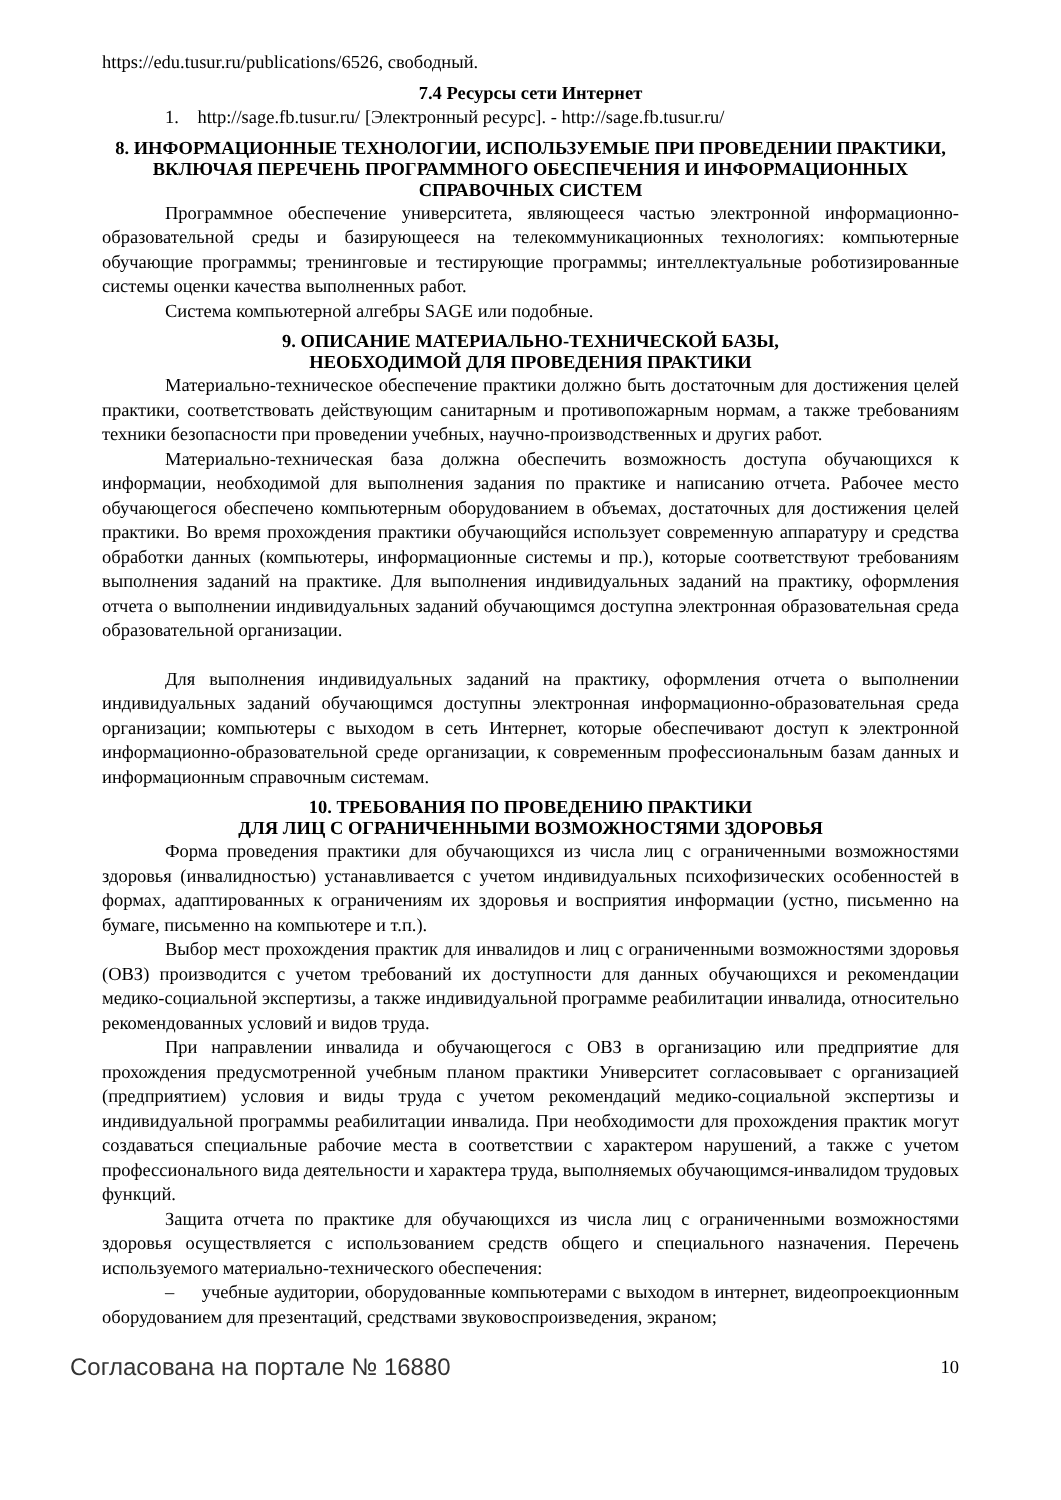https://edu.tusur.ru/publications/6526, свободный.
7.4 Ресурсы сети Интернет
1. http://sage.fb.tusur.ru/ [Электронный ресурс]. - http://sage.fb.tusur.ru/
8. ИНФОРМАЦИОННЫЕ ТЕХНОЛОГИИ, ИСПОЛЬЗУЕМЫЕ ПРИ ПРОВЕДЕНИИ ПРАКТИКИ, ВКЛЮЧАЯ ПЕРЕЧЕНЬ ПРОГРАММНОГО ОБЕСПЕЧЕНИЯ И ИНФОРМАЦИОННЫХ СПРАВОЧНЫХ СИСТЕМ
Программное обеспечение университета, являющееся частью электронной информационно-образовательной среды и базирующееся на телекоммуникационных технологиях: компьютерные обучающие программы; тренинговые и тестирующие программы; интеллектуальные роботизированные системы оценки качества выполненных работ.
Система компьютерной алгебры SAGE или подобные.
9. ОПИСАНИЕ МАТЕРИАЛЬНО-ТЕХНИЧЕСКОЙ БАЗЫ,
НЕОБХОДИМОЙ ДЛЯ ПРОВЕДЕНИЯ ПРАКТИКИ
Материально-техническое обеспечение практики должно быть достаточным для достижения целей практики, соответствовать действующим санитарным и противопожарным нормам, а также требованиям техники безопасности при проведении учебных, научно-производственных и других работ.
Материально-техническая база должна обеспечить возможность доступа обучающихся к информации, необходимой для выполнения задания по практике и написанию отчета. Рабочее место обучающегося обеспечено компьютерным оборудованием в объемах, достаточных для достижения целей практики. Во время прохождения практики обучающийся использует современную аппаратуру и средства обработки данных (компьютеры, информационные системы и пр.), которые соответствуют требованиям выполнения заданий на практике. Для выполнения индивидуальных заданий на практику, оформления отчета о выполнении индивидуальных заданий обучающимся доступна электронная образовательная среда образовательной организации.
Для выполнения индивидуальных заданий на практику, оформления отчета о выполнении индивидуальных заданий обучающимся доступны электронная информационно-образовательная среда организации; компьютеры с выходом в сеть Интернет, которые обеспечивают доступ к электронной информационно-образовательной среде организации, к современным профессиональным базам данных и информационным справочным системам.
10. ТРЕБОВАНИЯ ПО ПРОВЕДЕНИЮ ПРАКТИКИ
ДЛЯ ЛИЦ С ОГРАНИЧЕННЫМИ ВОЗМОЖНОСТЯМИ ЗДОРОВЬЯ
Форма проведения практики для обучающихся из числа лиц с ограниченными возможностями здоровья (инвалидностью) устанавливается с учетом индивидуальных психофизических особенностей в формах, адаптированных к ограничениям их здоровья и восприятия информации (устно, письменно на бумаге, письменно на компьютере и т.п.).
Выбор мест прохождения практик для инвалидов и лиц с ограниченными возможностями здоровья (ОВЗ) производится с учетом требований их доступности для данных обучающихся и рекомендации медико-социальной экспертизы, а также индивидуальной программе реабилитации инвалида, относительно рекомендованных условий и видов труда.
При направлении инвалида и обучающегося с ОВЗ в организацию или предприятие для прохождения предусмотренной учебным планом практики Университет согласовывает с организацией (предприятием) условия и виды труда с учетом рекомендаций медико-социальной экспертизы и индивидуальной программы реабилитации инвалида. При необходимости для прохождения практик могут создаваться специальные рабочие места в соответствии с характером нарушений, а также с учетом профессионального вида деятельности и характера труда, выполняемых обучающимся-инвалидом трудовых функций.
Защита отчета по практике для обучающихся из числа лиц с ограниченными возможностями здоровья осуществляется с использованием средств общего и специального назначения. Перечень используемого материально-технического обеспечения:
– учебные аудитории, оборудованные компьютерами с выходом в интернет, видеопроекционным оборудованием для презентаций, средствами звуковоспроизведения, экраном;
Согласована на портале № 16880 10